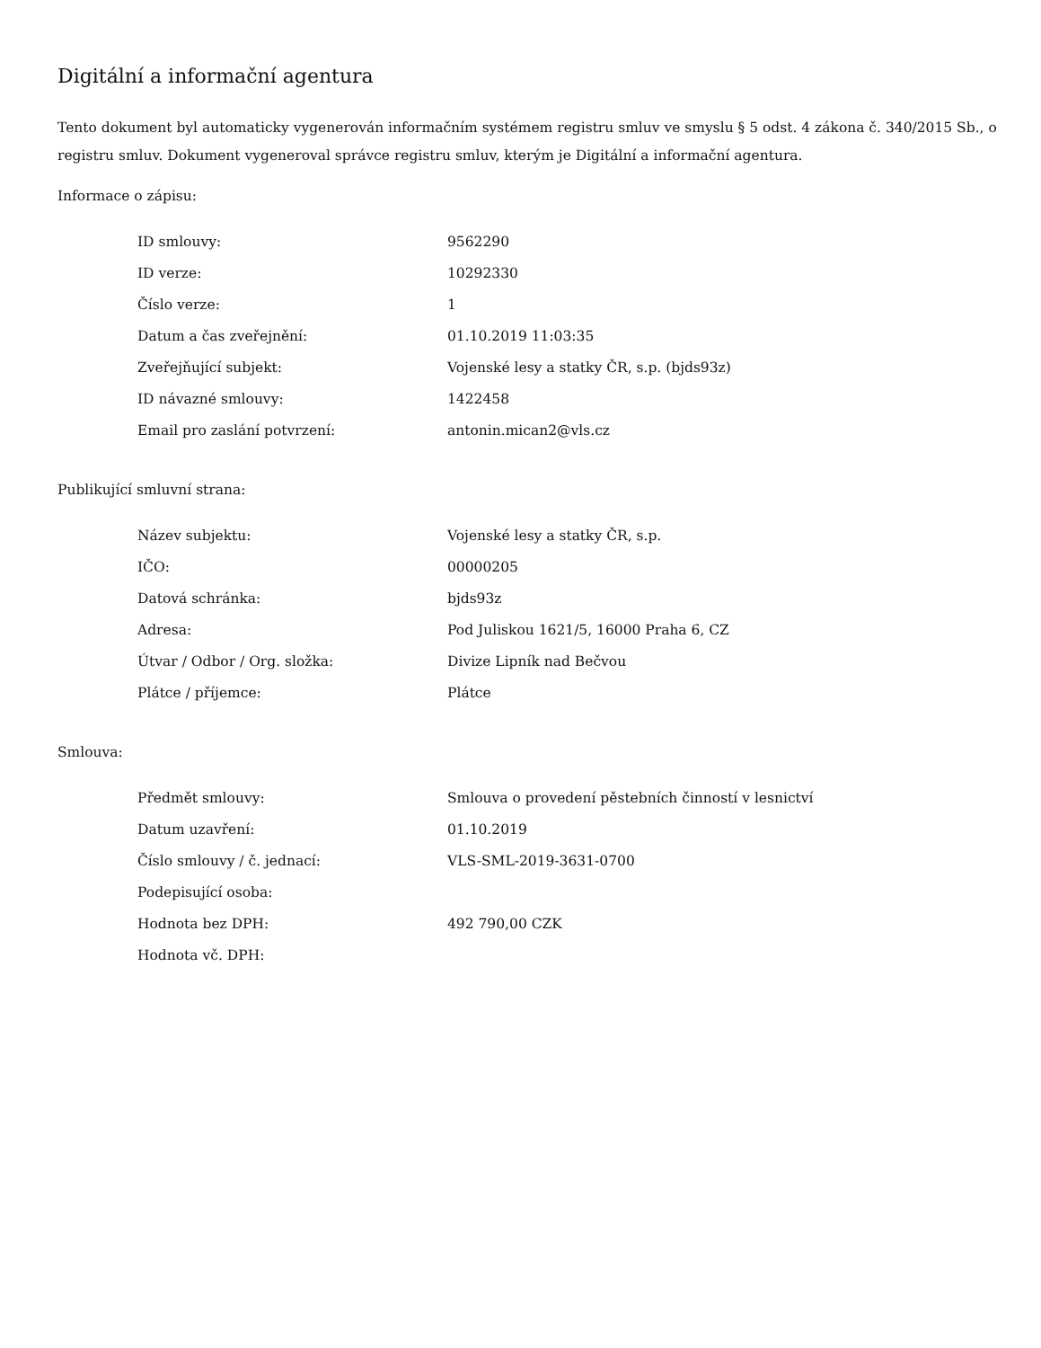Digitální a informační agentura
Tento dokument byl automaticky vygenerován informačním systémem registru smluv ve smyslu § 5 odst. 4 zákona č. 340/2015 Sb., o registru smluv. Dokument vygeneroval správce registru smluv, kterým je Digitální a informační agentura.
Informace o zápisu:
| ID smlouvy: | 9562290 |
| ID verze: | 10292330 |
| Číslo verze: | 1 |
| Datum a čas zveřejnění: | 01.10.2019 11:03:35 |
| Zveřejňující subjekt: | Vojenské lesy a statky ČR, s.p. (bjds93z) |
| ID návazné smlouvy: | 1422458 |
| Email pro zaslání potvrzení: | antonin.mican2@vls.cz |
Publikující smluvní strana:
| Název subjektu: | Vojenské lesy a statky ČR, s.p. |
| IČO: | 00000205 |
| Datová schránka: | bjds93z |
| Adresa: | Pod Juliskou 1621/5, 16000 Praha 6, CZ |
| Útvar / Odbor / Org. složka: | Divize Lipník nad Bečvou |
| Plátce / příjemce: | Plátce |
Smlouva:
| Předmět smlouvy: | Smlouva o provedení pěstebních činností v lesnictví |
| Datum uzavření: | 01.10.2019 |
| Číslo smlouvy / č. jednací: | VLS-SML-2019-3631-0700 |
| Podepisující osoba: | |
| Hodnota bez DPH: | 492 790,00 CZK |
| Hodnota vč. DPH: | |